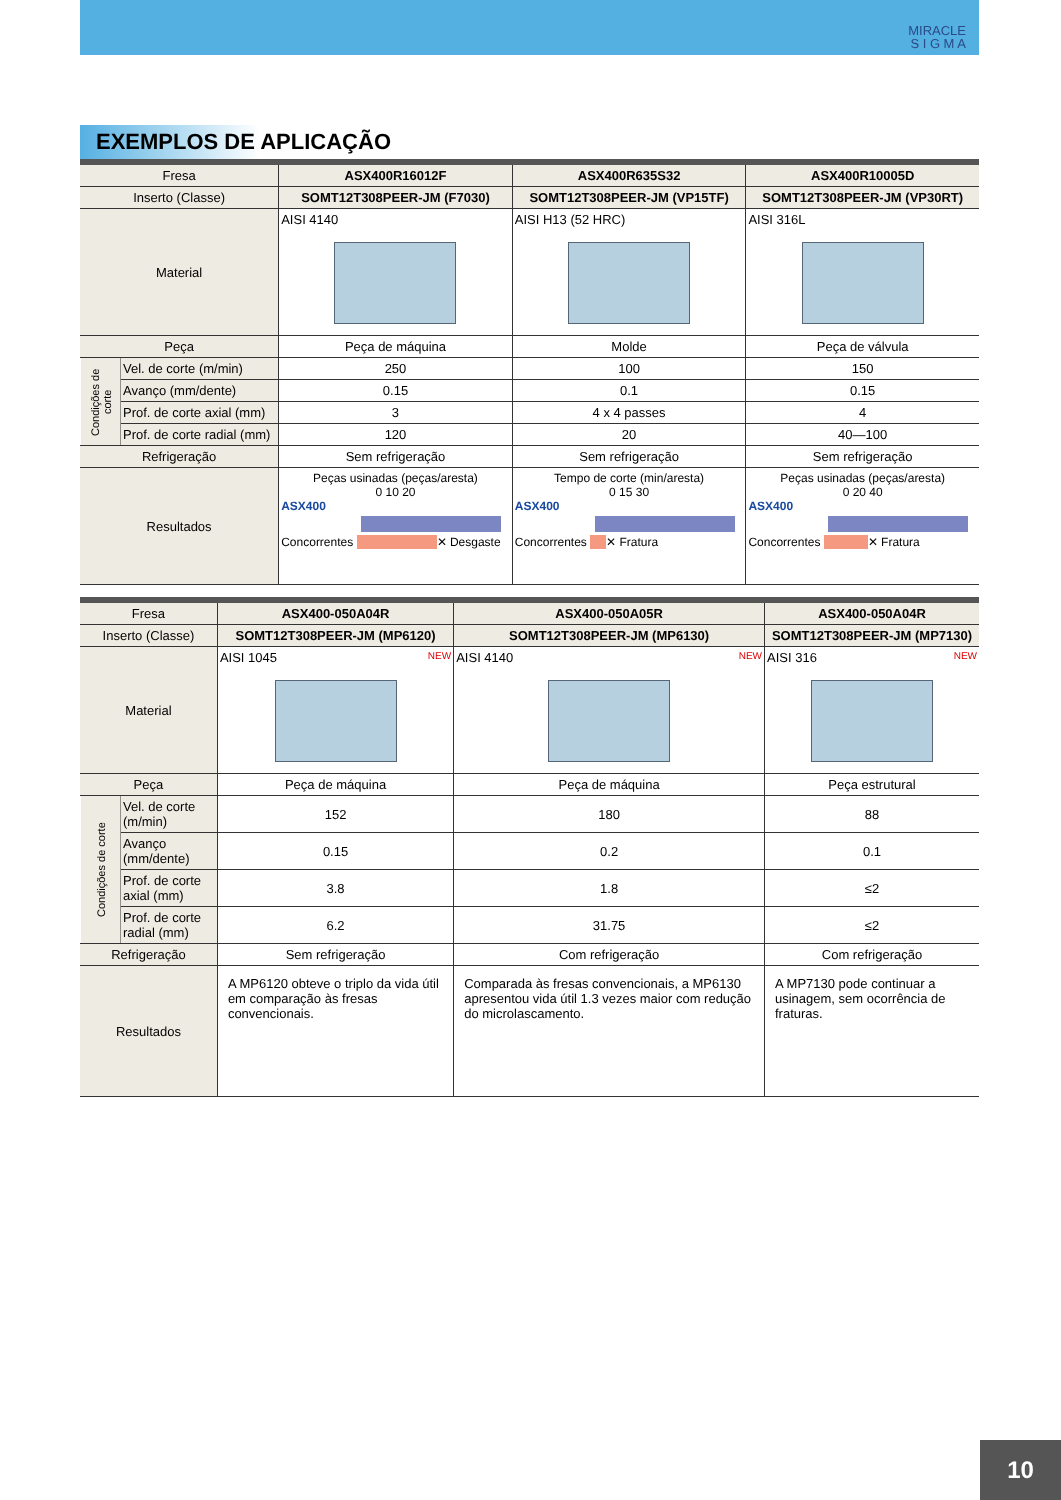MIRACLE
S I G M A
EXEMPLOS DE APLICAÇÃO
| Fresa | | ASX400R16012F | ASX400R635S32 | ASX400R10005D |
| Inserto (Classe) | | SOMT12T308PEER-JM (F7030) | SOMT12T308PEER-JM (VP15TF) | SOMT12T308PEER-JM (VP30RT) |
| Material | | AISI 4140 | AISI H13 (52 HRC) | AISI 316L |
| Peça | | Peça de máquina | Molde | Peça de válvula |
| Condições de corte | Vel. de corte (m/min) | 250 | 100 | 150 |
| | Avanço (mm/dente) | 0.15 | 0.1 | 0.15 |
| | Prof. de corte axial (mm) | 3 | 4 x 4 passes | 4 |
| | Prof. de corte radial (mm) | 120 | 20 | 40—100 |
| Refrigeração | | Sem refrigeração | Sem refrigeração | Sem refrigeração |
| Resultados | | Peças usinadas (peças/aresta) 0 10 20 ASX400 Concorrentes ✕ Desgaste | Tempo de corte (min/aresta) 0 15 30 ASX400 Concorrentes ✕ Fratura | Peças usinadas (peças/aresta) 0 20 40 ASX400 Concorrentes ✕ Fratura |
| Fresa | | ASX400-050A04R | ASX400-050A05R | ASX400-050A04R |
| Inserto (Classe) | | SOMT12T308PEER-JM (MP6120) | SOMT12T308PEER-JM (MP6130) | SOMT12T308PEER-JM (MP7130) |
| Material | | AISI 1045 NEW | AISI 4140 NEW | AISI 316 NEW |
| Peça | | Peça de máquina | Peça de máquina | Peça estrutural |
| Condições de corte | Vel. de corte (m/min) | 152 | 180 | 88 |
| | Avanço (mm/dente) | 0.15 | 0.2 | 0.1 |
| | Prof. de corte axial (mm) | 3.8 | 1.8 | ≤2 |
| | Prof. de corte radial (mm) | 6.2 | 31.75 | ≤2 |
| Refrigeração | | Sem refrigeração | Com refrigeração | Com refrigeração |
| Resultados | | A MP6120 obteve o triplo da vida útil em comparação às fresas convencionais. | Comparada às fresas convencionais, a MP6130 apresentou vida útil 1.3 vezes maior com redução do microlascamento. | A MP7130 pode continuar a usinagem, sem ocorrência de fraturas. |
10